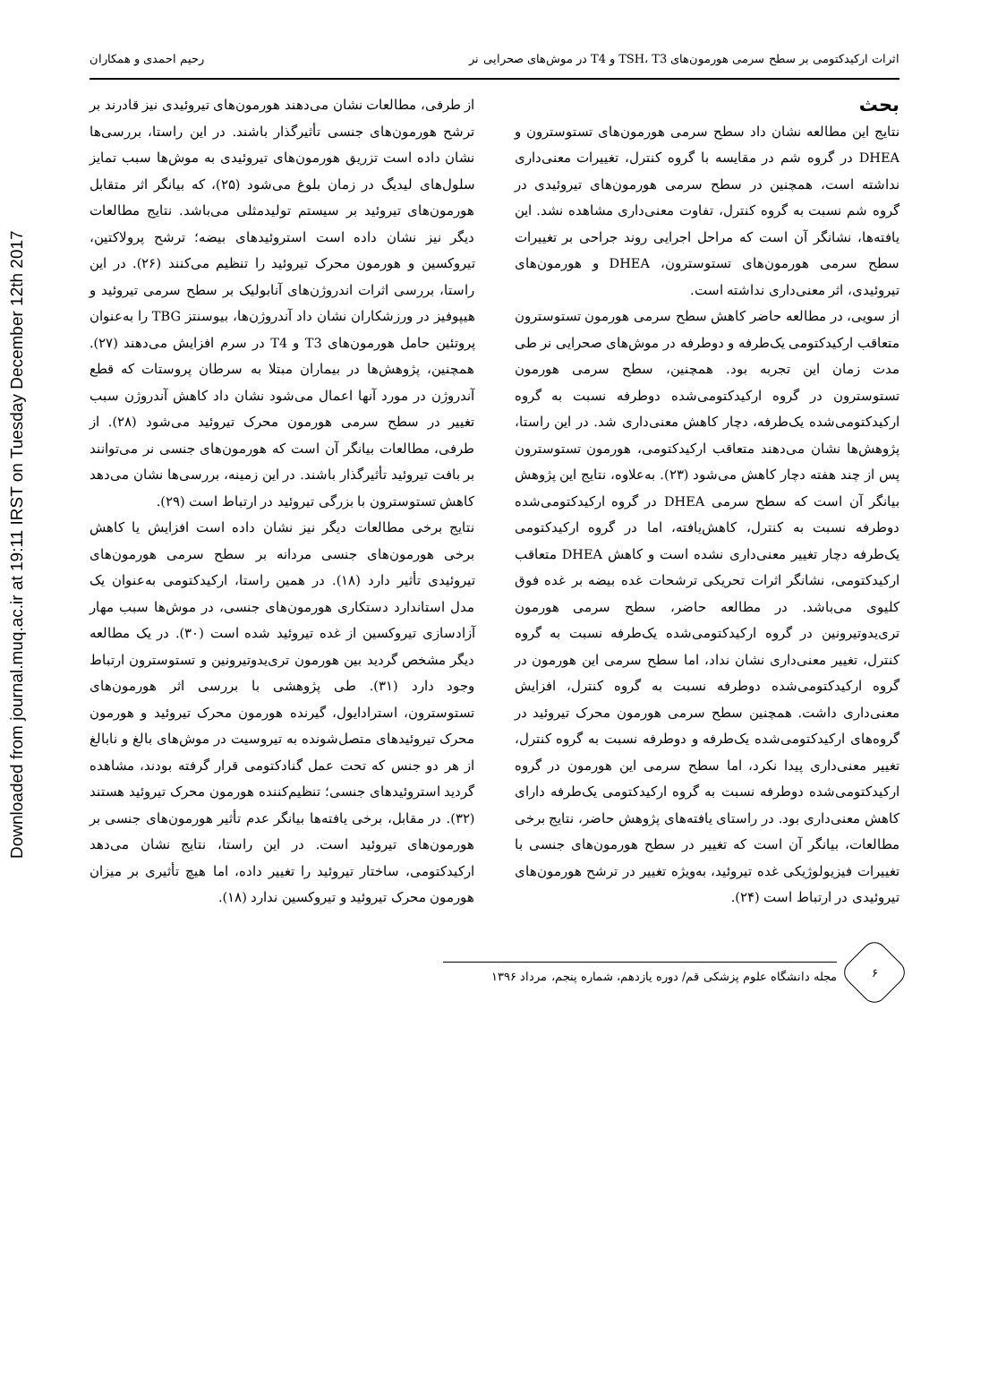Downloaded from journal.muq.ac.ir at 19:11 IRST on Tuesday December 12th 2017
اثرات ارکیدکتومی بر سطح سرمی هورمون‌های TSH، T3 و T4 در موش‌های صحرایی نر رحیم احمدی و همکاران
بحث
نتایج این مطالعه نشان داد سطح سرمی هورمون‌های تستوسترون و DHEA در گروه شم در مقایسه با گروه کنترل، تغییرات معنی‌داری نداشته است، همچنین در سطح سرمی هورمون‌های تیروئیدی در گروه شم نسبت به گروه کنترل، تفاوت معنی‌داری مشاهده نشد. این یافته‌ها، نشانگر آن است که مراحل اجرایی روند جراحی بر تغییرات سطح سرمی هورمون‌های تستوسترون، DHEA و هورمون‌های تیروئیدی، اثر معنی‌داری نداشته است.
از سویی، در مطالعه حاضر کاهش سطح سرمی هورمون تستوسترون متعاقب ارکیدکتومی یک‌طرفه و دوطرفه در موش‌های صحرایی نر طی مدت زمان این تجربه بود. همچنین، سطح سرمی هورمون تستوسترون در گروه ارکیدکتومی‌شده دوطرفه نسبت به گروه ارکیدکتومی‌شده یک‌طرفه، دچار کاهش معنی‌داری شد. در این راستا، پژوهش‌ها نشان می‌دهند متعاقب ارکیدکتومی، هورمون تستوسترون پس از چند هفته دچار کاهش می‌شود (۲۳). به‌علاوه، نتایج این پژوهش بیانگر آن است که سطح سرمی DHEA در گروه ارکیدکتومی‌شده دوطرفه نسبت به کنترل، کاهش‌یافته، اما در گروه ارکیدکتومی یک‌طرفه دچار تغییر معنی‌داری نشده است و کاهش DHEA متعاقب ارکیدکتومی، نشانگر اثرات تحریکی ترشحات غده بیضه بر غده فوق کلیوی می‌باشد. در مطالعه حاضر، سطح سرمی هورمون تری‌یدوتیرونین در گروه ارکیدکتومی‌شده یک‌طرفه نسبت به گروه کنترل، تغییر معنی‌داری نشان نداد، اما سطح سرمی این هورمون در گروه ارکیدکتومی‌شده دوطرفه نسبت به گروه کنترل، افزایش معنی‌داری داشت. همچنین سطح سرمی هورمون محرک تیروئید در گروه‌های ارکیدکتومی‌شده یک‌طرفه و دوطرفه نسبت به گروه کنترل، تغییر معنی‌داری پیدا نکرد، اما سطح سرمی این هورمون در گروه ارکیدکتومی‌شده دوطرفه نسبت به گروه ارکیدکتومی یک‌طرفه دارای کاهش معنی‌داری بود. در راستای یافته‌های پژوهش حاضر، نتایج برخی مطالعات، بیانگر آن است که تغییر در سطح هورمون‌های جنسی با تغییرات فیزیولوژیکی غده تیروئید، به‌ویژه تغییر در ترشح هورمون‌های تیروئیدی در ارتباط است (۲۴).
از طرفی، مطالعات نشان می‌دهند هورمون‌های تیروئیدی نیز قادرند بر ترشح هورمون‌های جنسی تأثیرگذار باشند. در این راستا، بررسی‌ها نشان داده است تزریق هورمون‌های تیروئیدی به موش‌ها سبب تمایز سلول‌های لیدیگ در زمان بلوغ می‌شود (۲۵)، که بیانگر اثر متقابل هورمون‌های تیروئید بر سیستم تولیدمثلی می‌باشد. نتایج مطالعات دیگر نیز نشان داده است استروئیدهای بیضه؛ ترشح پرولاکتین، تیروکسین و هورمون محرک تیروئید را تنظیم می‌کنند (۲۶). در این راستا، بررسی اثرات اندروژن‌های آنابولیک بر سطح سرمی تیروئید و هیپوفیز در ورزشکاران نشان داد آندروژن‌ها، بیوسنتز TBG را به‌عنوان پروتئین حامل هورمون‌های T3 و T4 در سرم افزایش می‌دهند (۲۷). همچنین، پژوهش‌ها در بیماران مبتلا به سرطان پروستات که قطع آندروژن در مورد آنها اعمال می‌شود نشان داد کاهش آندروژن سبب تغییر در سطح سرمی هورمون محرک تیروئید می‌شود (۲۸). از طرفی، مطالعات بیانگر آن است که هورمون‌های جنسی نر می‌توانند بر بافت تیروئید تأثیرگذار باشند. در این زمینه، بررسی‌ها نشان می‌دهد کاهش تستوسترون با بزرگی تیروئید در ارتباط است (۲۹).
نتایج برخی مطالعات دیگر نیز نشان داده است افزایش یا کاهش برخی هورمون‌های جنسی مردانه بر سطح سرمی هورمون‌های تیروئیدی تأثیر دارد (۱۸). در همین راستا، ارکیدکتومی به‌عنوان یک مدل استاندارد دستکاری هورمون‌های جنسی، در موش‌ها سبب مهار آزادسازی تیروکسین از غده تیروئید شده است (۳۰). در یک مطالعه دیگر مشخص گردید بین هورمون تری‌یدوتیرونین و تستوسترون ارتباط وجود دارد (۳۱). طی پژوهشی با بررسی اثر هورمون‌های تستوسترون، استرادایول، گیرنده هورمون محرک تیروئید و هورمون محرک تیروئیدهای متصل‌شونده به تیروسیت در موش‌های بالغ و نابالغ از هر دو جنس که تحت عمل گنادکتومی قرار گرفته بودند، مشاهده گردید استروئیدهای جنسی؛ تنظیم‌کننده هورمون محرک تیروئید هستند (۳۲). در مقابل، برخی یافته‌ها بیانگر عدم تأثیر هورمون‌های جنسی بر هورمون‌های تیروئید است. در این راستا، نتایج نشان می‌دهد ارکیدکتومی، ساختار تیروئید را تغییر داده، اما هیچ تأثیری بر میزان هورمون محرک تیروئید و تیروکسین ندارد (۱۸).
۶
مجله دانشگاه علوم پزشکی قم/ دوره یازدهم، شماره پنجم، مرداد ۱۳۹۶